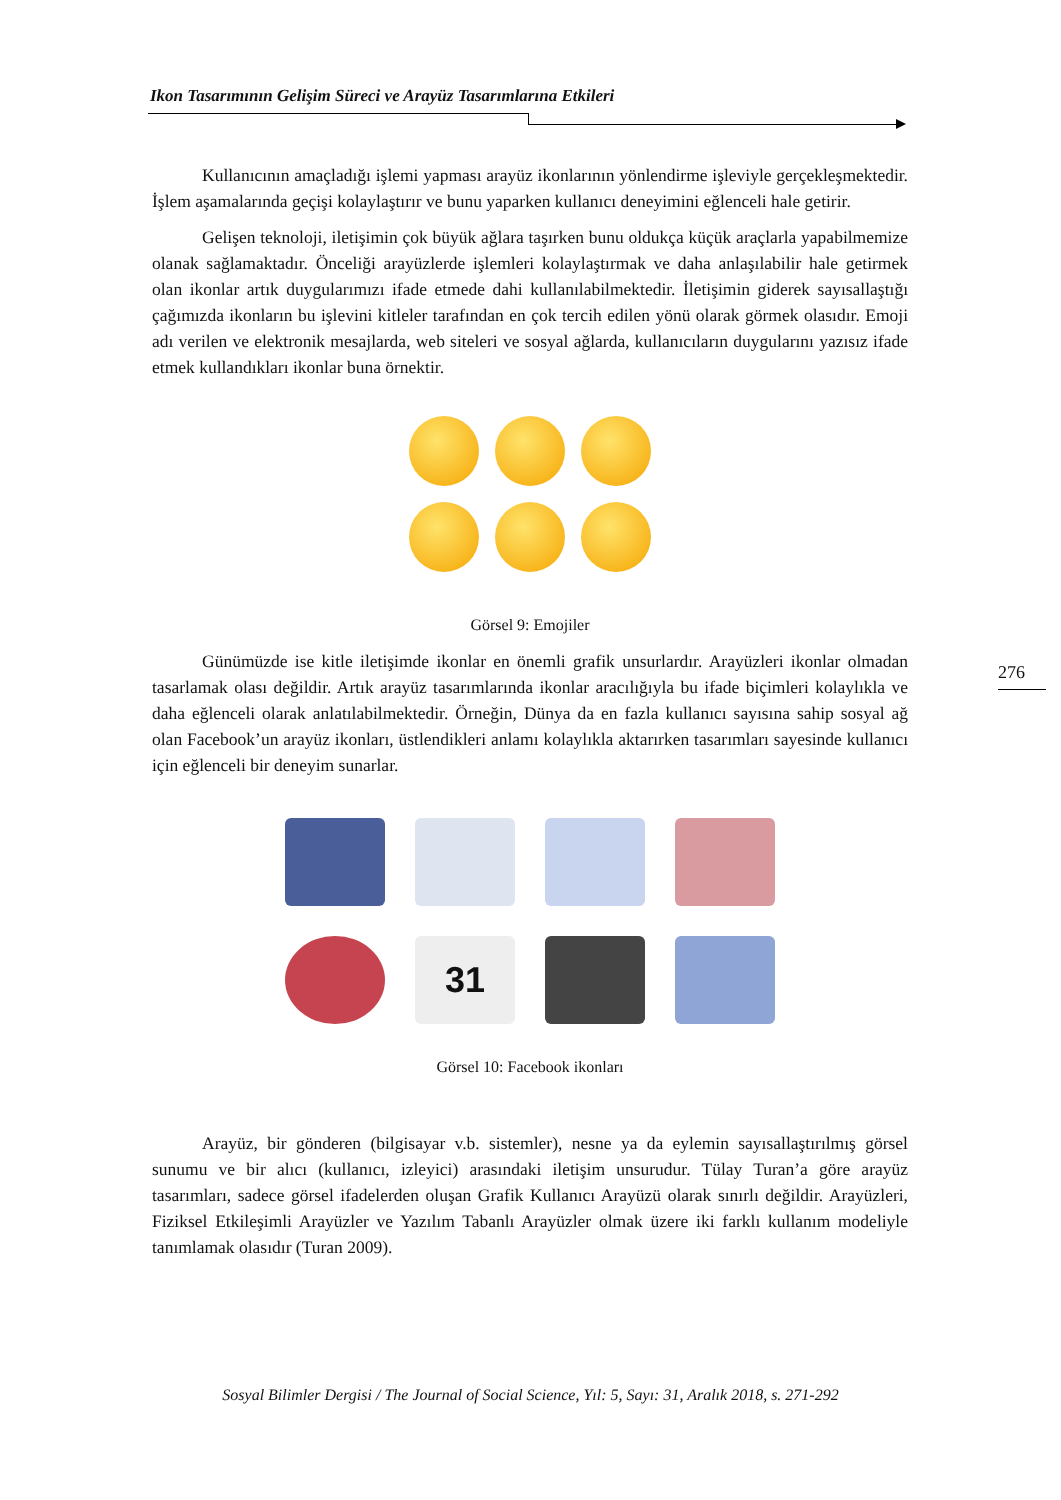Ikon Tasarımının Gelişim Süreci ve Arayüz Tasarımlarına Etkileri
Kullanıcının amaçladığı işlemi yapması arayüz ikonlarının yönlendirme işleviyle gerçekleşmektedir. İşlem aşamalarında geçişi kolaylaştırır ve bunu yaparken kullanıcı deneyimini eğlenceli hale getirir.
Gelişen teknoloji, iletişimin çok büyük ağlara taşırken bunu oldukça küçük araçlarla yapabilmemize olanak sağlamaktadır. Önceliği arayüzlerde işlemleri kolaylaştırmak ve daha anlaşılabilir hale getirmek olan ikonlar artık duygularımızı ifade etmede dahi kullanılabilmektedir. İletişimin giderek sayısallaştığı çağımızda ikonların bu işlevini kitleler tarafından en çok tercih edilen yönü olarak görmek olasıdır. Emoji adı verilen ve elektronik mesajlarda, web siteleri ve sosyal ağlarda, kullanıcıların duygularını yazısız ifade etmek kullandıkları ikonlar buna örnektir.
Görsel 9: Emojiler
Günümüzde ise kitle iletişimde ikonlar en önemli grafik unsurlardır. Arayüzleri ikonlar olmadan tasarlamak olası değildir. Artık arayüz tasarımlarında ikonlar aracılığıyla bu ifade biçimleri kolaylıkla ve daha eğlenceli olarak anlatılabilmektedir. Örneğin, Dünya da en fazla kullanıcı sayısına sahip sosyal ağ olan Facebook’un arayüz ikonları, üstlendikleri anlamı kolaylıkla aktarırken tasarımları sayesinde kullanıcı için eğlenceli bir deneyim sunarlar.
31
Görsel 10: Facebook ikonları
Arayüz, bir gönderen (bilgisayar v.b. sistemler), nesne ya da eylemin sayısallaştırılmış görsel sunumu ve bir alıcı (kullanıcı, izleyici) arasındaki iletişim unsurudur. Tülay Turan’a göre arayüz tasarımları, sadece görsel ifadelerden oluşan Grafik Kullanıcı Arayüzü olarak sınırlı değildir. Arayüzleri, Fiziksel Etkileşimli Arayüzler ve Yazılım Tabanlı Arayüzler olmak üzere iki farklı kullanım modeliyle tanımlamak olasıdır (Turan 2009).
276
Sosyal Bilimler Dergisi / The Journal of Social Science, Yıl: 5, Sayı: 31, Aralık 2018, s. 271-292